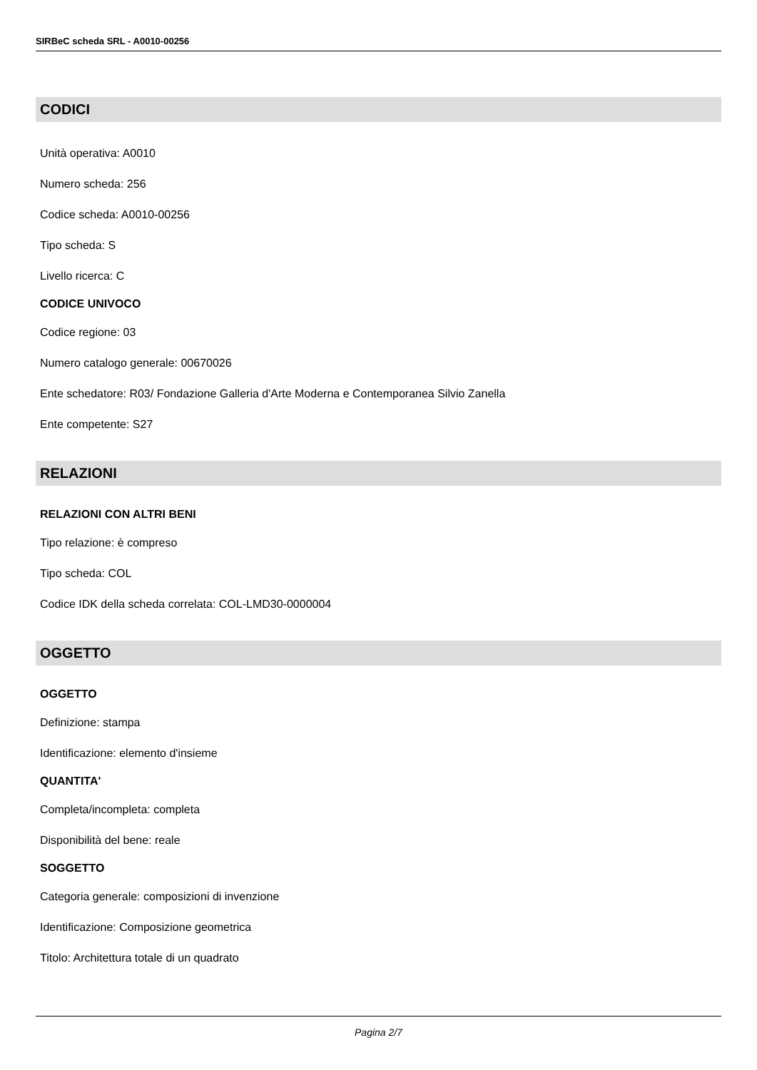SIRBeC scheda SRL - A0010-00256
CODICI
Unità operativa: A0010
Numero scheda: 256
Codice scheda: A0010-00256
Tipo scheda: S
Livello ricerca: C
CODICE UNIVOCO
Codice regione: 03
Numero catalogo generale: 00670026
Ente schedatore: R03/ Fondazione Galleria d'Arte Moderna e Contemporanea Silvio Zanella
Ente competente: S27
RELAZIONI
RELAZIONI CON ALTRI BENI
Tipo relazione: è compreso
Tipo scheda: COL
Codice IDK della scheda correlata: COL-LMD30-0000004
OGGETTO
OGGETTO
Definizione: stampa
Identificazione: elemento d'insieme
QUANTITA'
Completa/incompleta: completa
Disponibilità del bene: reale
SOGGETTO
Categoria generale: composizioni di invenzione
Identificazione: Composizione geometrica
Titolo: Architettura totale di un quadrato
Pagina 2/7